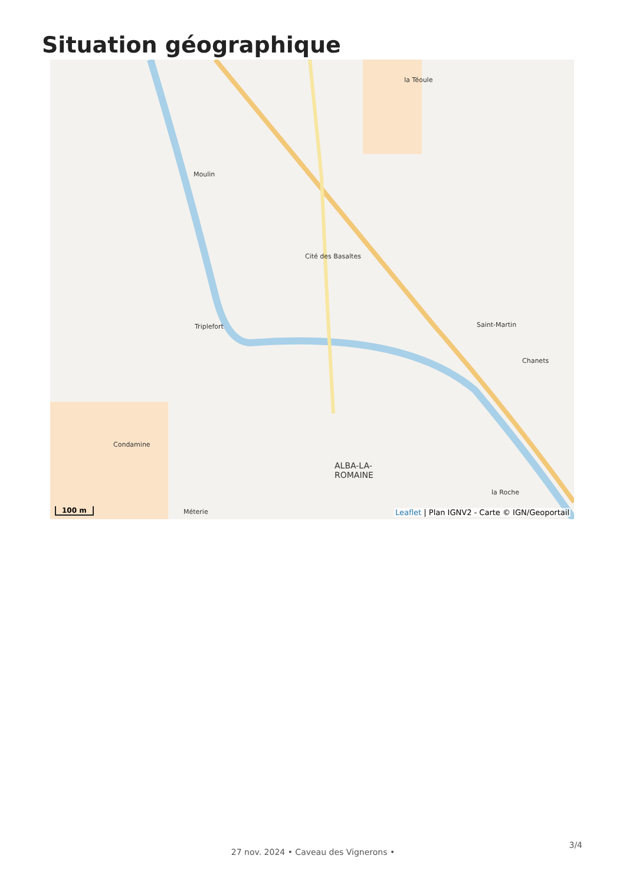Situation géographique
la Téoule
Moulin
Cité des Basaltes
Triplefort Saint-Martin
Chanets
Condamine
ALBA-LA-
ROMAINE
la Roche
Méterie
100 m
Leaflet | Plan IGNV2 - Carte © IGN/Geoportail
3/4
27 nov. 2024 • Caveau des Vignerons •